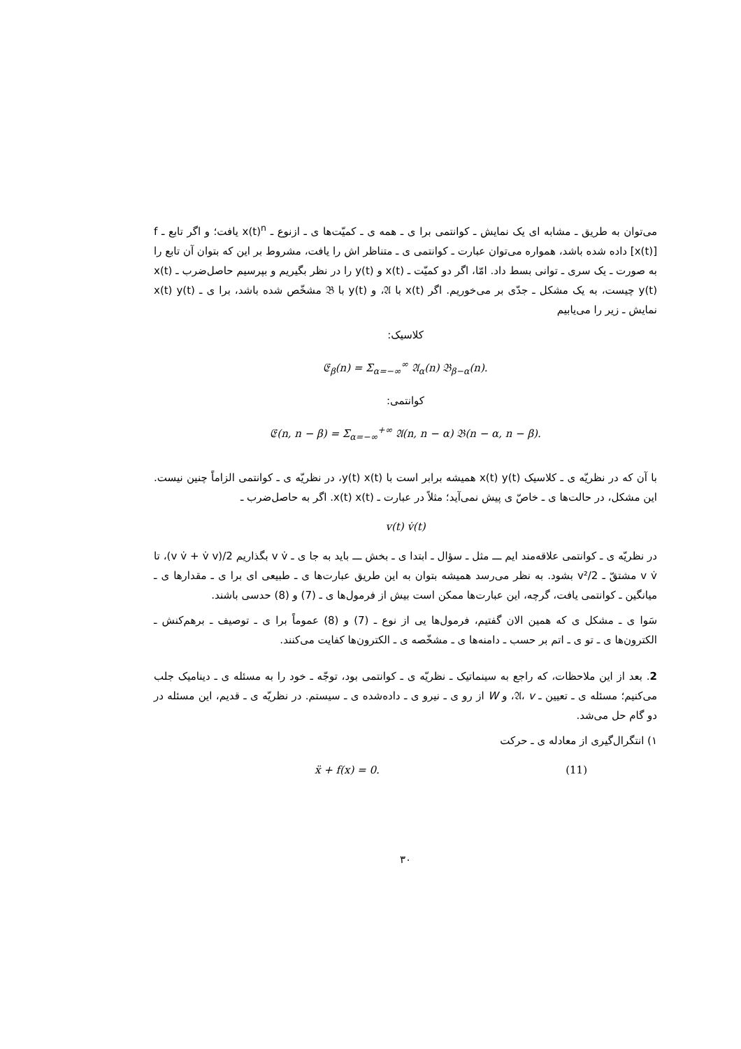می‌توان به طریق ـ مشابه ای یک نمایش ـ کوانتمی برا ی ـ همه ی ـ کمیّت‌ها ی ـ ازنوع ـ x(t)<sup>n</sup> یافت؛ و اگر تابع ـ f [x(t)] داده شده باشد، همواره می‌توان عبارت ـ کوانتمی ی ـ متناظر اش را یافت، مشروط بر این که بتوان آن تابع را به صورت ـ یک سری ـ توانی بسط داد. امّا، اگر دو کمیّت ـ x(t) و y(t) را در نظر بگیریم و بپرسیم حاصل‌ضرب ـ x(t) y(t) چیست، به یک مشکل ـ جدّی بر می‌خوریم. اگر x(t) با 𝔄، و y(t) با 𝔅 مشخّص شده باشد، برا ی ـ x(t) y(t) نمایش ـ زیر را می‌یابیم
کلاسیک:
𝔈<sub>β</sub>(n) = Σ<sub>α=−∞</sub><sup>∞</sup> 𝔄<sub>α</sub>(n) 𝔅<sub>β−α</sub>(n).
کوانتمی:
𝔈(n, n − β) = Σ<sub>α=−∞</sub><sup>+∞</sup> 𝔄(n, n − α) 𝔅(n − α, n − β).
با آن که در نظریّه ی ـ کلاسیک x(t) y(t) همیشه برابر است با y(t) x(t)، در نظریّه ی ـ کوانتمی الزاماً چنین نیست. این مشکل، در حالت‌ها ی ـ خاصّ ی پیش نمی‌آید؛ مثلاً در عبارت ـ x(t) x(t). اگر به حاصل‌ضرب ـ
v(t) v̇(t)
در نظریّه ی ـ کوانتمی علاقه‌مند ایم ـــ مثل ـ سؤال ـ ابتدا ی ـ بخش ـــ باید به جا ی ـ v v̇ بگذاریم (v v̇ + v̇ v)/2، تا v v̇ مشتقّ ـ v²/2 بشود. به نظر می‌رسد همیشه بتوان به این طریق عبارت‌ها ی ـ طبیعی ای برا ی ـ مقدارها ی ـ میانگین ـ کوانتمی یافت، گرچه، این عبارت‌ها ممکن است بیش از فرمول‌ها ی ـ (7) و (8) حدسی باشند.
سَوا ی ـ مشکل ی که همین الان گفتیم، فرمول‌ها یی از نوع ـ (7) و (8) عموماً برا ی ـ توصیف ـ برهم‌کنش ـ الکترون‌ها ی ـ تو ی ـ اتم بر حسب ـ دامنه‌ها ی ـ مشخّصه ی ـ الکترون‌ها کفایت می‌کنند.
2. بعد از این ملاحظات، که راجع به سینماتیک ـ نظریّه ی ـ کوانتمی بود، توجّه ـ خود را به مسئله ی ـ دینامیک جلب می‌کنیم؛ مسئله ی ـ تعیین ـ 𝔄، v، و W از رو ی ـ نیرو ی ـ داده‌شده ی ـ سیستم. در نظریّه ی ـ قدیم، این مسئله در دو گام حل می‌شد.
۱) انتگرال‌گیری از معادله ی ـ حرکت
ẍ + f(x) = 0. (11)
۳۰